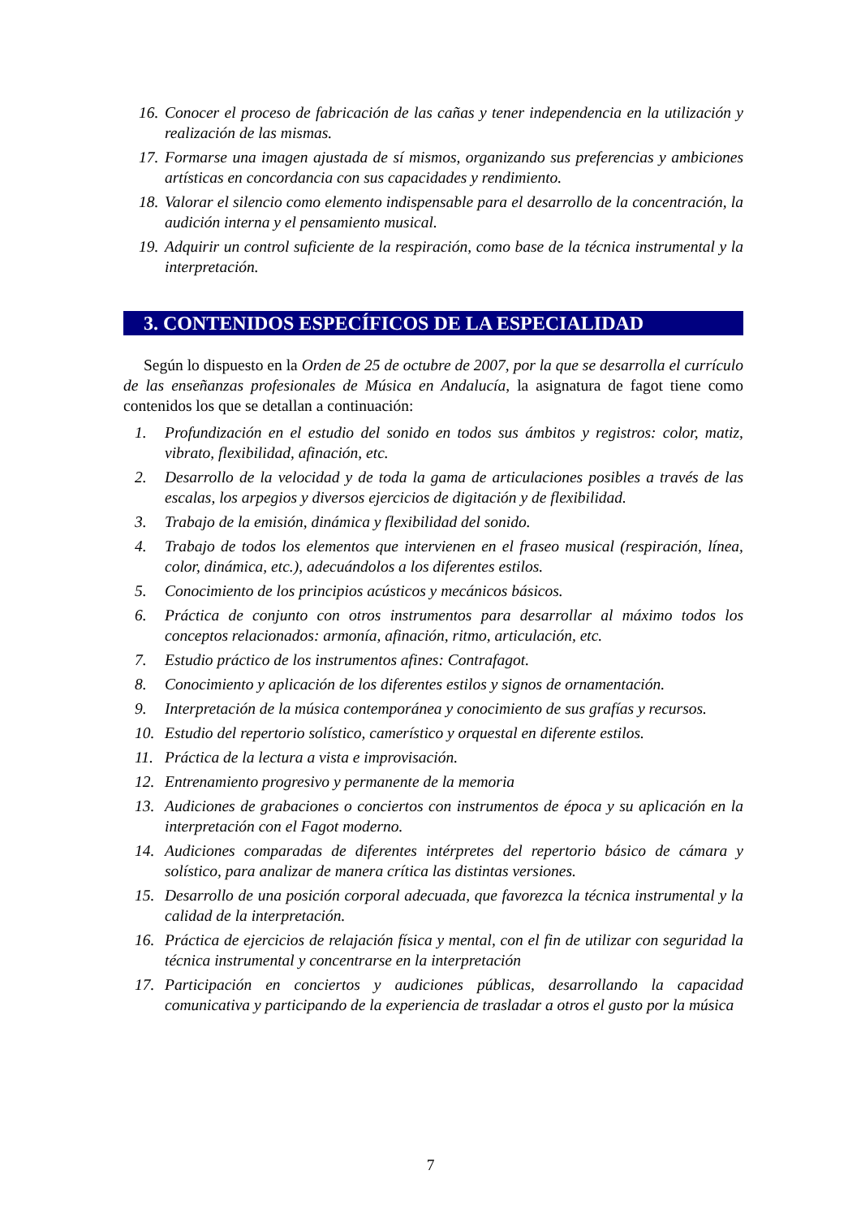16. Conocer el proceso de fabricación de las cañas y tener independencia en la utilización y realización de las mismas.
17. Formarse una imagen ajustada de sí mismos, organizando sus preferencias y ambiciones artísticas en concordancia con sus capacidades y rendimiento.
18. Valorar el silencio como elemento indispensable para el desarrollo de la concentración, la audición interna y el pensamiento musical.
19. Adquirir un control suficiente de la respiración, como base de la técnica instrumental y la interpretación.
3. CONTENIDOS ESPECÍFICOS DE LA ESPECIALIDAD
Según lo dispuesto en la Orden de 25 de octubre de 2007, por la que se desarrolla el currículo de las enseñanzas profesionales de Música en Andalucía, la asignatura de fagot tiene como contenidos los que se detallan a continuación:
1. Profundización en el estudio del sonido en todos sus ámbitos y registros: color, matiz, vibrato, flexibilidad, afinación, etc.
2. Desarrollo de la velocidad y de toda la gama de articulaciones posibles a través de las escalas, los arpegios y diversos ejercicios de digitación y de flexibilidad.
3. Trabajo de la emisión, dinámica y flexibilidad del sonido.
4. Trabajo de todos los elementos que intervienen en el fraseo musical (respiración, línea, color, dinámica, etc.), adecuándolos a los diferentes estilos.
5. Conocimiento de los principios acústicos y mecánicos básicos.
6. Práctica de conjunto con otros instrumentos para desarrollar al máximo todos los conceptos relacionados: armonía, afinación, ritmo, articulación, etc.
7. Estudio práctico de los instrumentos afines: Contrafagot.
8. Conocimiento y aplicación de los diferentes estilos y signos de ornamentación.
9. Interpretación de la música contemporánea y conocimiento de sus grafías y recursos.
10. Estudio del repertorio solístico, camerístico y orquestal en diferente estilos.
11. Práctica de la lectura a vista e improvisación.
12. Entrenamiento progresivo y permanente de la memoria
13. Audiciones de grabaciones o conciertos con instrumentos de época y su aplicación en la interpretación con el Fagot moderno.
14. Audiciones comparadas de diferentes intérpretes del repertorio básico de cámara y solístico, para analizar de manera crítica las distintas versiones.
15. Desarrollo de una posición corporal adecuada, que favorezca la técnica instrumental y la calidad de la interpretación.
16. Práctica de ejercicios de relajación física y mental, con el fin de utilizar con seguridad la técnica instrumental y concentrarse en la interpretación
17. Participación en conciertos y audiciones públicas, desarrollando la capacidad comunicativa y participando de la experiencia de trasladar a otros el gusto por la música
7